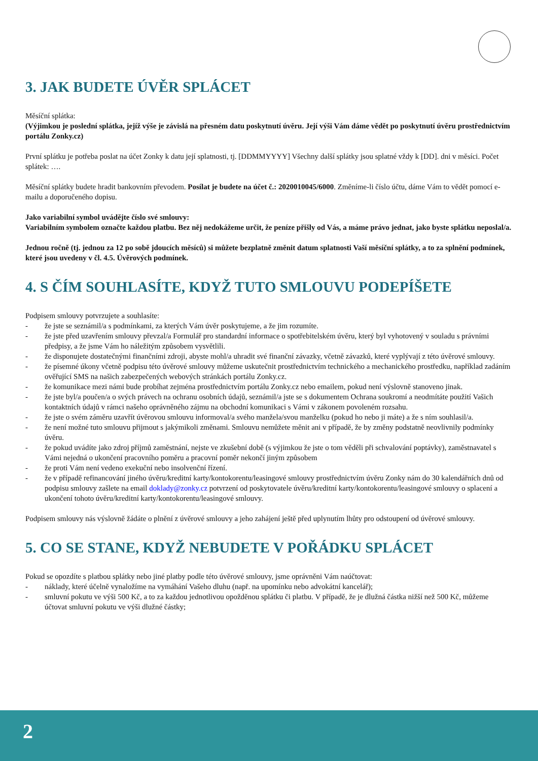3. JAK BUDETE ÚVĚR SPLÁCET
Měsíční splátka:
(Výjimkou je poslední splátka, jejíž výše je závislá na přesném datu poskytnutí úvěru. Její výši Vám dáme vědět po poskytnutí úvěru prostřednictvím portálu Zonky.cz)
První splátku je potřeba poslat na účet Zonky k datu její splatnosti, tj. [DDMMYYYY] Všechny další splátky jsou splatné vždy k [DD]. dni v měsíci. Počet splátek: ….
Měsíční splátky budete hradit bankovním převodem. Posílat je budete na účet č.: 2020010045/6000. Změníme-li číslo účtu, dáme Vám to vědět pomocí e-mailu a doporučeného dopisu.
Jako variabilní symbol uvádějte číslo své smlouvy:
Variabilním symbolem označte každou platbu. Bez něj nedokážeme určit, že peníze přišly od Vás, a máme právo jednat, jako byste splátku neposlal/a.
Jednou ročně (tj. jednou za 12 po sobě jdoucích měsíců) si můžete bezplatně změnit datum splatnosti Vaší měsíční splátky, a to za splnění podmínek, které jsou uvedeny v čl. 4.5. Úvěrových podmínek.
4. S ČÍM SOUHLASÍTE, KDYŽ TUTO SMLOUVU PODEPÍŠETE
Podpisem smlouvy potvrzujete a souhlasíte:
- že jste se seznámil/a s podmínkami, za kterých Vám úvěr poskytujeme, a že jim rozumíte.
- že jste před uzavřením smlouvy převzal/a Formulář pro standardní informace o spotřebitelském úvěru, který byl vyhotovený v souladu s právními předpisy, a že jsme Vám ho náležitým způsobem vysvětlili.
- že disponujete dostatečnými finančními zdroji, abyste mohl/a uhradit své finanční závazky, včetně závazků, které vyplývají z této úvěrové smlouvy.
- že písemné úkony včetně podpisu této úvěrové smlouvy můžeme uskutečnit prostřednictvím technického a mechanického prostředku, například zadáním ověřující SMS na našich zabezpečených webových stránkách portálu Zonky.cz.
- že komunikace mezi námi bude probíhat zejména prostřednictvím portálu Zonky.cz nebo emailem, pokud není výslovně stanoveno jinak.
- že jste byl/a poučen/a o svých právech na ochranu osobních údajů, seznámil/a jste se s dokumentem Ochrana soukromí a neodmítáte použití Vašich kontaktních údajů v rámci našeho oprávněného zájmu na obchodní komunikaci s Vámi v zákonem povoleném rozsahu.
- že jste o svém záměru uzavřít úvěrovou smlouvu informoval/a svého manžela/svou manželku (pokud ho nebo ji máte) a že s ním souhlasil/a.
- že není možné tuto smlouvu přijmout s jakýmikoli změnami. Smlouvu nemůžete měnit ani v případě, že by změny podstatně neovlivnily podmínky úvěru.
- že pokud uvádíte jako zdroj příjmů zaměstnání, nejste ve zkušební době (s výjimkou že jste o tom věděli při schvalování poptávky), zaměstnavatel s Vámi nejedná o ukončení pracovního poměru a pracovní poměr nekončí jiným způsobem
- že proti Vám není vedeno exekuční nebo insolvenční řízení.
- že v případě refinancování jiného úvěru/kreditní karty/kontokorentu/leasingové smlouvy prostřednictvím úvěru Zonky nám do 30 kalendářních dnů od podpisu smlouvy zašlete na email doklady@zonky.cz potvrzení od poskytovatele úvěru/kreditní karty/kontokorentu/leasingové smlouvy o splacení a ukončení tohoto úvěru/kreditní karty/kontokorentu/leasingové smlouvy.
Podpisem smlouvy nás výslovně žádáte o plnění z úvěrové smlouvy a jeho zahájení ještě před uplynutím lhůty pro odstoupení od úvěrové smlouvy.
5. CO SE STANE, KDYŽ NEBUDETE V POŘÁDKU SPLÁCET
Pokud se opozdíte s platbou splátky nebo jiné platby podle této úvěrové smlouvy, jsme oprávněni Vám naúčtovat:
- náklady, které účelně vynaložíme na vymáhání Vašeho dluhu (např. na upomínku nebo advokátní kancelář);
- smluvní pokutu ve výši 500 Kč, a to za každou jednotlivou opožděnou splátku či platbu. V případě, že je dlužná částka nižší než 500 Kč, můžeme účtovat smluvní pokutu ve výši dlužné částky;
2